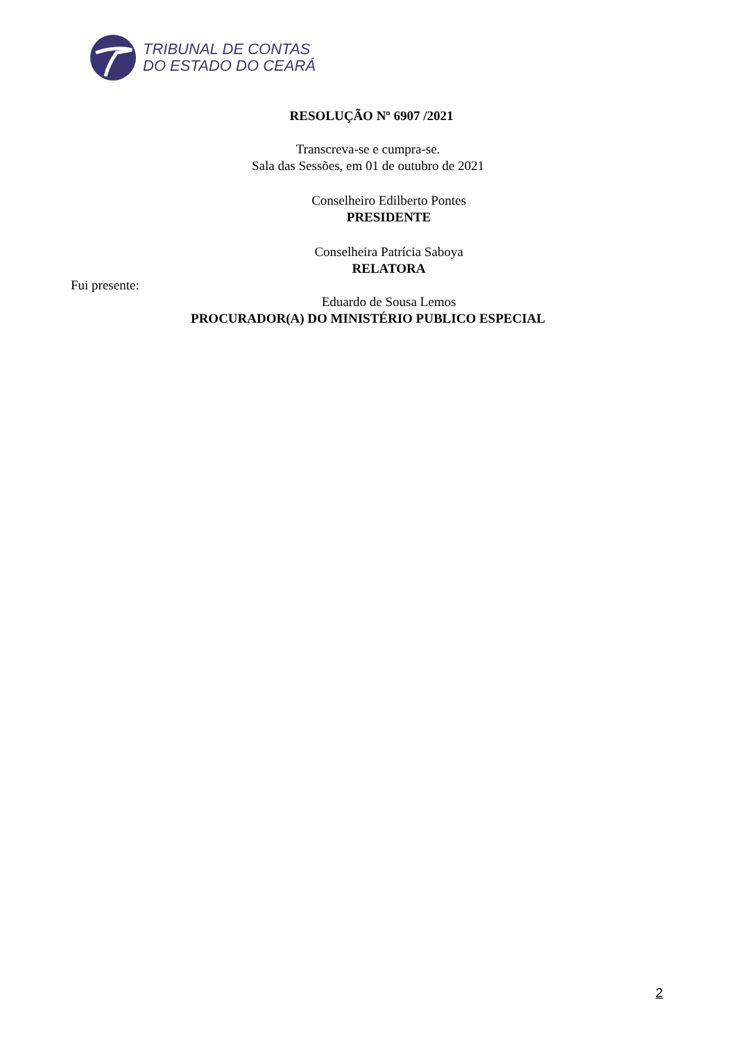TRIBUNAL DE CONTAS
DO ESTADO DO CEARÁ
RESOLUÇÃO Nº 6907 /2021
Transcreva-se e cumpra-se.
Sala das Sessões, em 01 de outubro de 2021
Conselheiro Edilberto Pontes
PRESIDENTE
Conselheira Patrícia Saboya
RELATORA
Fui presente:
Eduardo de Sousa Lemos
PROCURADOR(A) DO MINISTÉRIO PUBLICO ESPECIAL
2